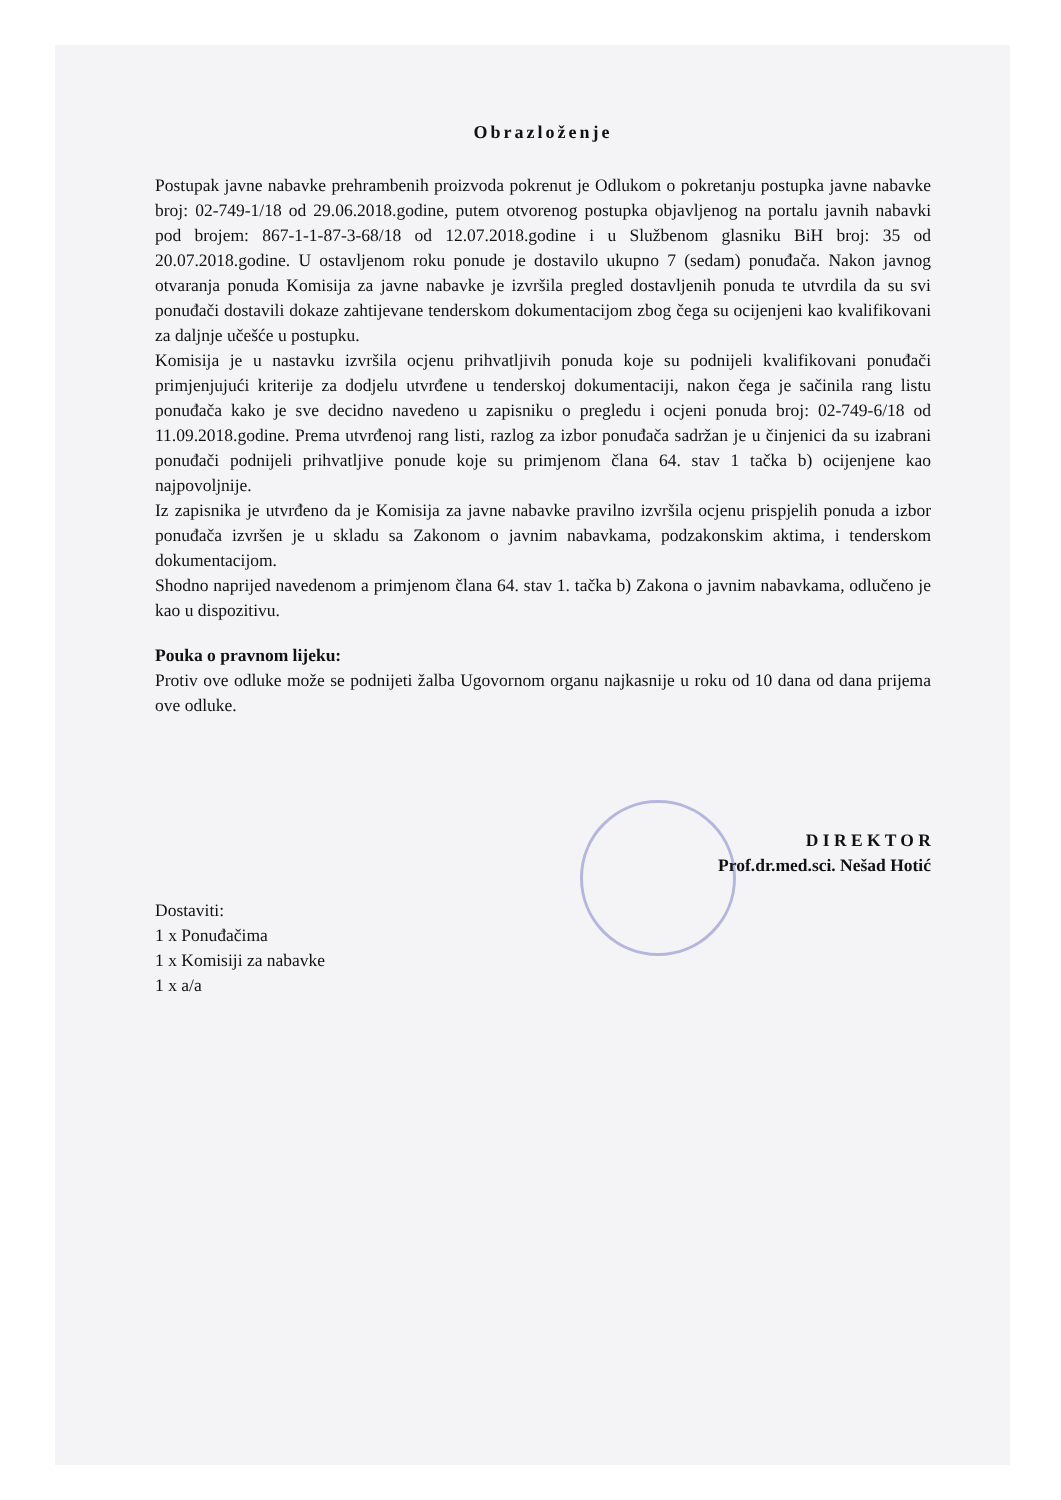Obrazloženje
Postupak javne nabavke prehrambenih proizvoda pokrenut je Odlukom o pokretanju postupka javne nabavke broj: 02-749-1/18 od 29.06.2018.godine, putem otvorenog postupka objavljenog na portalu javnih nabavki pod brojem: 867-1-1-87-3-68/18 od 12.07.2018.godine i u Službenom glasniku BiH broj: 35 od 20.07.2018.godine. U ostavljenom roku ponude je dostavilo ukupno 7 (sedam) ponuđača. Nakon javnog otvaranja ponuda Komisija za javne nabavke je izvršila pregled dostavljenih ponuda te utvrdila da su svi ponuđači dostavili dokaze zahtijevane tenderskom dokumentacijom zbog čega su ocijenjeni kao kvalifikovani za daljnje učešće u postupku.
Komisija je u nastavku izvršila ocjenu prihvatljivih ponuda koje su podnijeli kvalifikovani ponuđači primjenjujući kriterije za dodjelu utvrđene u tenderskoj dokumentaciji, nakon čega je sačinila rang listu ponuđača kako je sve decidno navedeno u zapisniku o pregledu i ocjeni ponuda broj: 02-749-6/18 od 11.09.2018.godine. Prema utvrđenoj rang listi, razlog za izbor ponuđača sadržan je u činjenici da su izabrani ponuđači podnijeli prihvatljive ponude koje su primjenom člana 64. stav 1 tačka b) ocijenjene kao najpovoljnije.
Iz zapisnika je utvrđeno da je Komisija za javne nabavke pravilno izvršila ocjenu prispjelih ponuda a izbor ponuđača izvršen je u skladu sa Zakonom o javnim nabavkama, podzakonskim aktima, i tenderskom dokumentacijom.
Shodno naprijed navedenom a primjenom člana 64. stav 1. tačka b) Zakona o javnim nabavkama, odlučeno je kao u dispozitivu.
Pouka o pravnom lijeku:
Protiv ove odluke može se podnijeti žalba Ugovornom organu najkasnije u roku od 10 dana od dana prijema ove odluke.
D I R E K T O R
Prof.dr.med.sci. Nešad Hotić
Dostaviti:
1 x Ponuđačima
1 x Komisiji za nabavke
1 x a/a